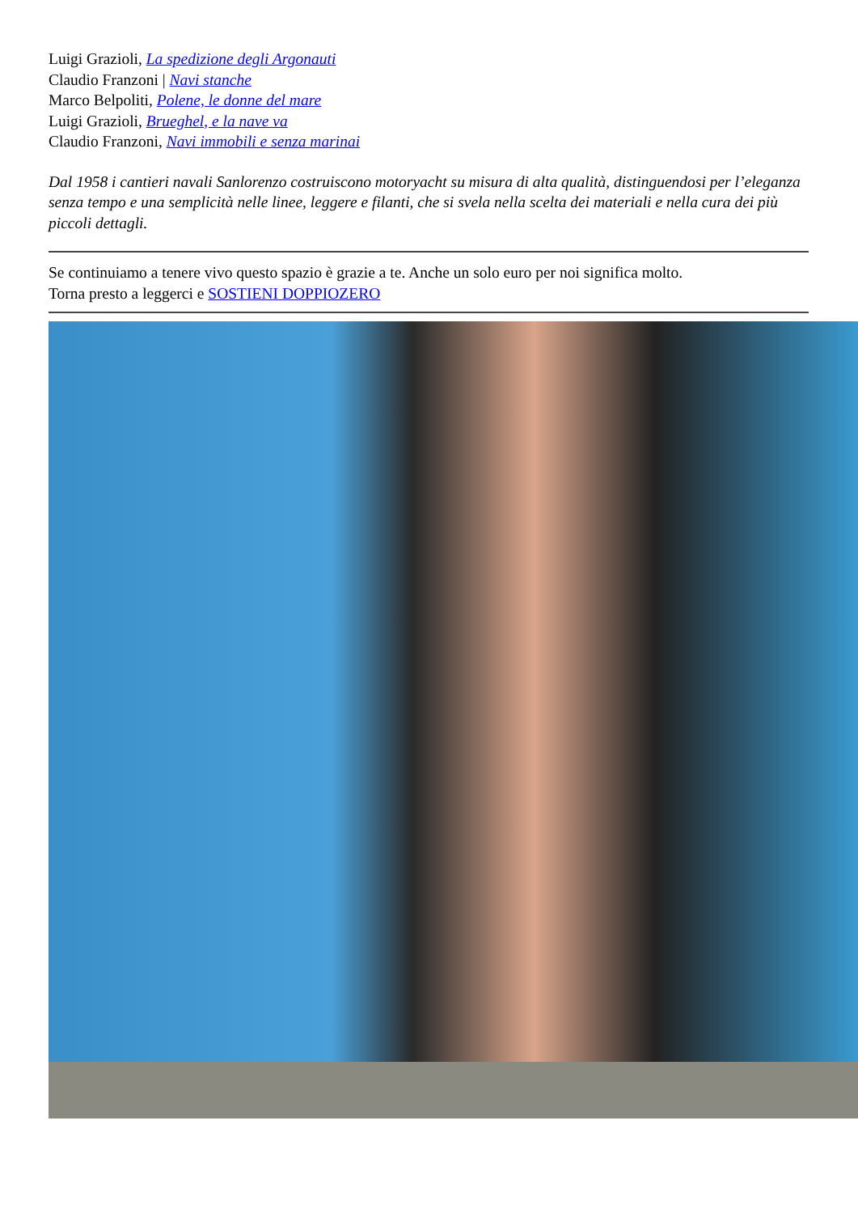Luigi Grazioli, La spedizione degli Argonauti
Claudio Franzoni | Navi stanche
Marco Belpoliti, Polene, le donne del mare
Luigi Grazioli, Brueghel, e la nave va
Claudio Franzoni, Navi immobili e senza marinai
Dal 1958 i cantieri navali Sanlorenzo costruiscono motoryacht su misura di alta qualità, distinguendosi per l’eleganza senza tempo e una semplicità nelle linee, leggere e filanti, che si svela nella scelta dei materiali e nella cura dei più piccoli dettagli.
Se continuiamo a tenere vivo questo spazio è grazie a te. Anche un solo euro per noi significa molto.
Torna presto a leggerci e SOSTIENI DOPPIOZERO